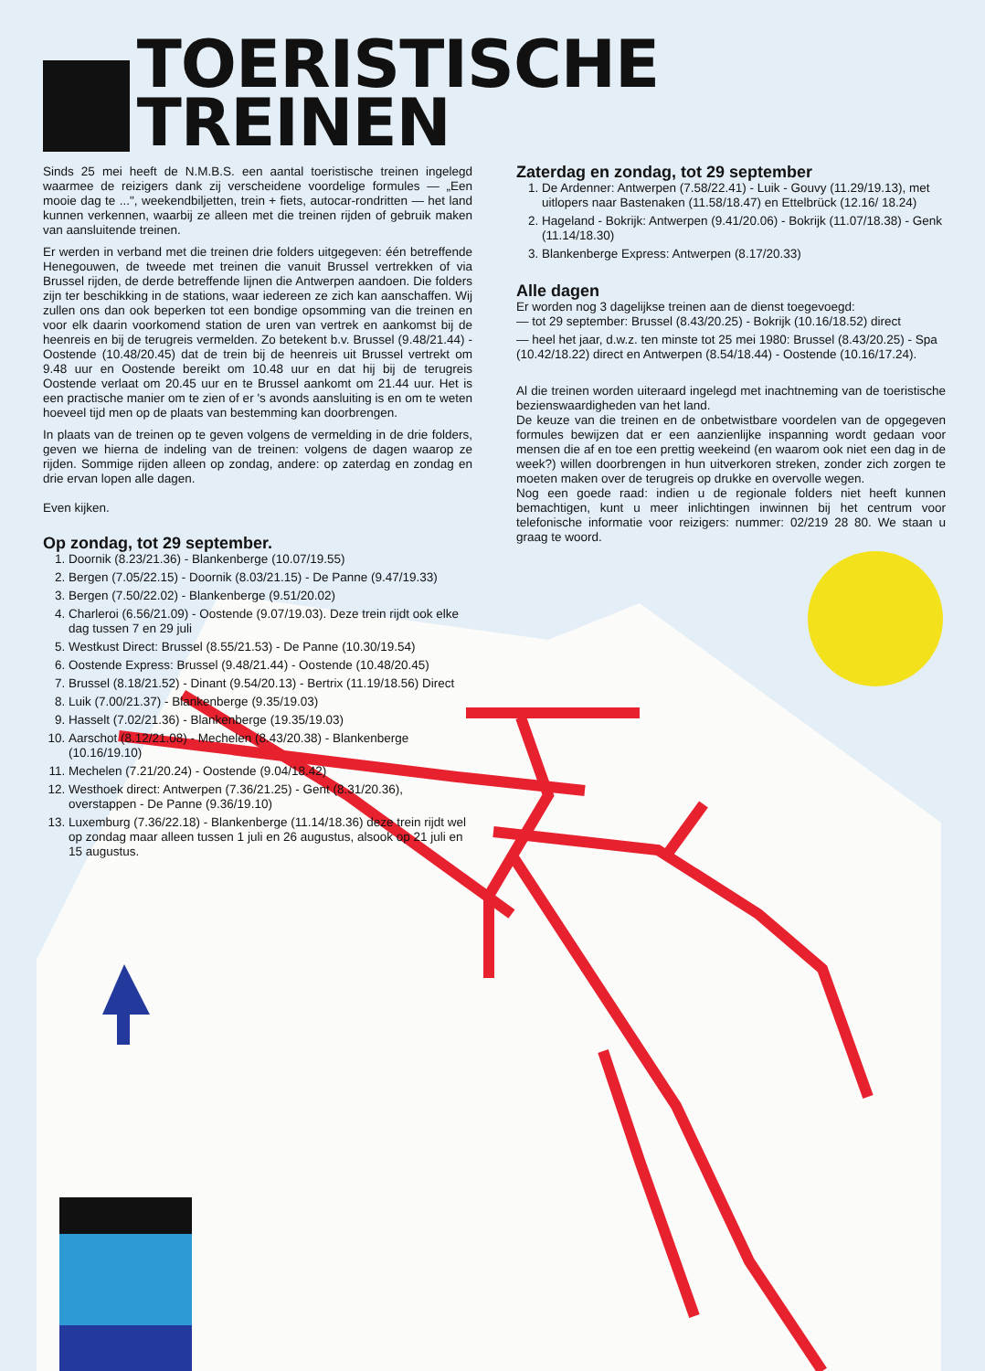TOERISTISCHE TREINEN
Sinds 25 mei heeft de N.M.B.S. een aantal toeristische treinen ingelegd waarmee de reizigers dank zij verscheidene voordelige formules — „Een mooie dag te ...", weekendbiljetten, trein + fiets, autocar-rondritten — het land kunnen verkennen, waarbij ze alleen met die treinen rijden of gebruik maken van aansluitende treinen.
Er werden in verband met die treinen drie folders uitgegeven: één betreffende Henegouwen, de tweede met treinen die vanuit Brussel vertrekken of via Brussel rijden, de derde betreffende lijnen die Antwerpen aandoen. Die folders zijn ter beschikking in de stations, waar iedereen ze zich kan aanschaffen. Wij zullen ons dan ook beperken tot een bondige opsomming van die treinen en voor elk daarin voorkomend station de uren van vertrek en aankomst bij de heenreis en bij de terugreis vermelden. Zo betekent b.v. Brussel (9.48/21.44) - Oostende (10.48/20.45) dat de trein bij de heenreis uit Brussel vertrekt om 9.48 uur en Oostende bereikt om 10.48 uur en dat hij bij de terugreis Oostende verlaat om 20.45 uur en te Brussel aankomt om 21.44 uur. Het is een practische manier om te zien of er 's avonds aansluiting is en om te weten hoeveel tijd men op de plaats van bestemming kan doorbrengen.
In plaats van de treinen op te geven volgens de vermelding in de drie folders, geven we hierna de indeling van de treinen: volgens de dagen waarop ze rijden. Sommige rijden alleen op zondag, andere: op zaterdag en zondag en drie ervan lopen alle dagen.
Even kijken.
Op zondag, tot 29 september.
1. Doornik (8.23/21.36) - Blankenberge (10.07/19.55)
2. Bergen (7.05/22.15) - Doornik (8.03/21.15) - De Panne (9.47/19.33)
3. Bergen (7.50/22.02) - Blankenberge (9.51/20.02)
4. Charleroi (6.56/21.09) - Oostende (9.07/19.03). Deze trein rijdt ook elke dag tussen 7 en 29 juli
5. Westkust Direct: Brussel (8.55/21.53) - De Panne (10.30/19.54)
6. Oostende Express: Brussel (9.48/21.44) - Oostende (10.48/20.45)
7. Brussel (8.18/21.52) - Dinant (9.54/20.13) - Bertrix (11.19/18.56) Direct
8. Luik (7.00/21.37) - Blankenberge (9.35/19.03)
9. Hasselt (7.02/21.36) - Blankenberge (19.35/19.03)
10. Aarschot (8.12/21.08) - Mechelen (8.43/20.38) - Blankenberge (10.16/19.10)
11. Mechelen (7.21/20.24) - Oostende (9.04/18.42)
12. Westhoek direct: Antwerpen (7.36/21.25) - Gent (8.31/20.36), overstappen - De Panne (9.36/19.10)
13. Luxemburg (7.36/22.18) - Blankenberge (11.14/18.36) deze trein rijdt wel op zondag maar alleen tussen 1 juli en 26 augustus, alsook op 21 juli en 15 augustus.
Zaterdag en zondag, tot 29 september
1. De Ardenner: Antwerpen (7.58/22.41) - Luik - Gouvy (11.29/19.13), met uitlopers naar Bastenaken (11.58/18.47) en Ettelbrück (12.16/ 18.24)
2. Hageland - Bokrijk: Antwerpen (9.41/20.06) - Bokrijk (11.07/18.38) - Genk (11.14/18.30)
3. Blankenberge Express: Antwerpen (8.17/20.33)
Alle dagen
Er worden nog 3 dagelijkse treinen aan de dienst toegevoegd:
— tot 29 september: Brussel (8.43/20.25) - Bokrijk (10.16/18.52) direct
— heel het jaar, d.w.z. ten minste tot 25 mei 1980: Brussel (8.43/20.25) - Spa (10.42/18.22) direct en Antwerpen (8.54/18.44) - Oostende (10.16/17.24).
Al die treinen worden uiteraard ingelegd met inachtneming van de toeristische bezienswaardigheden van het land.
De keuze van die treinen en de onbetwistbare voordelen van de opgegeven formules bewijzen dat er een aanzienlijke inspanning wordt gedaan voor mensen die af en toe een prettig weekeind (en waarom ook niet een dag in de week?) willen doorbrengen in hun uitverkoren streken, zonder zich zorgen te moeten maken over de terugreis op drukke en overvolle wegen.
Nog een goede raad: indien u de regionale folders niet heeft kunnen bemachtigen, kunt u meer inlichtingen inwinnen bij het centrum voor telefonische informatie voor reizigers: nummer: 02/219 28 80. We staan u graag te woord.